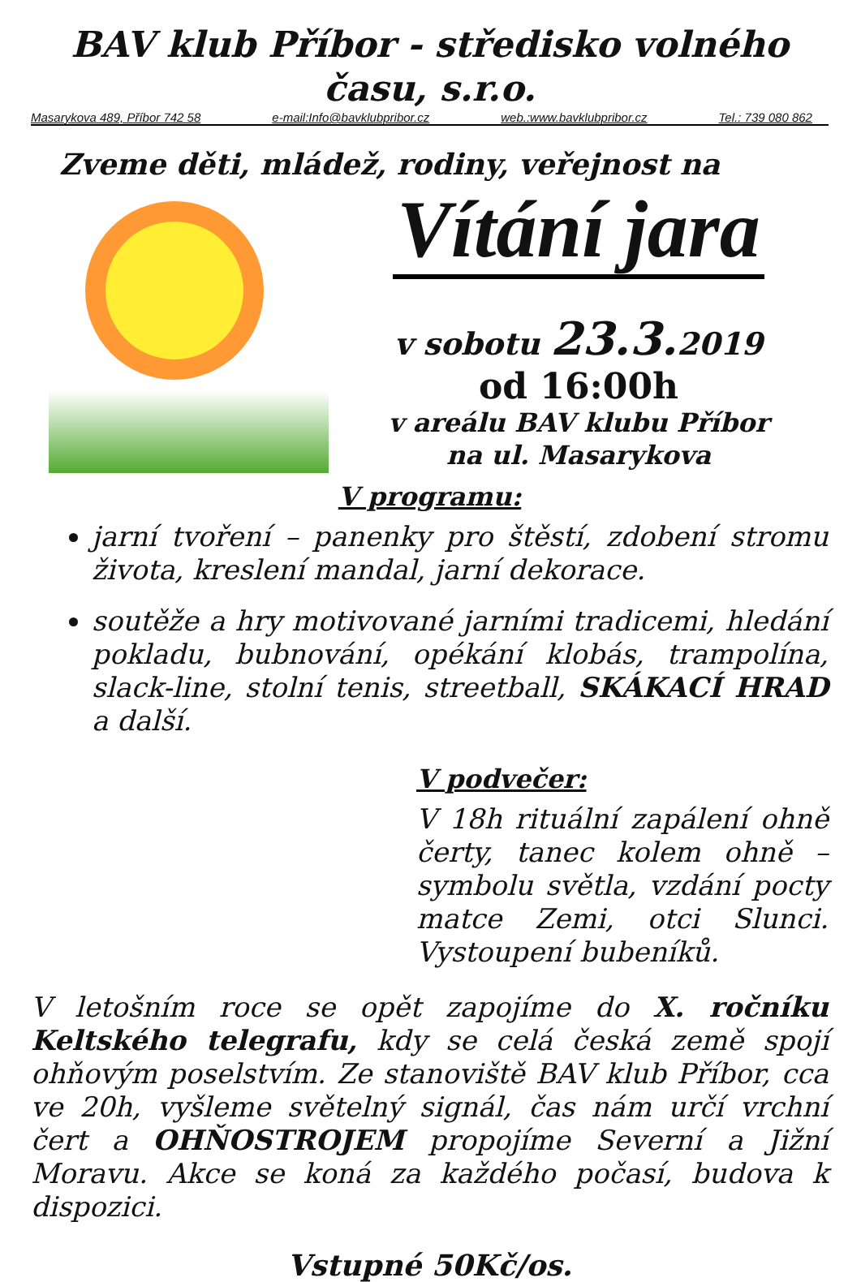BAV klub Příbor - středisko volného času, s.r.o.
Masarykova 489, Příbor 742 58 e-mail:Info@bavklubpribor.cz web.:www.bavklubpribor.cz Tel.: 739 080 862
Zveme děti, mládež, rodiny, veřejnost na
Vítání jara
v sobotu 23.3. 2019
od 16:00h
v areálu BAV klubu Příbor
na ul. Masarykova
V programu:
jarní tvoření – panenky pro štěstí, zdobení stromu života, kreslení mandal, jarní dekorace.
soutěže a hry motivované jarními tradicemi, hledání pokladu, bubnování, opékání klobás, trampolína, slack-line, stolní tenis, streetball, SKÁKACÍ HRAD a další.
V podvečer:
V 18h rituální zapálení ohně čerty, tanec kolem ohně – symbolu světla, vzdání pocty matce Zemi, otci Slunci. Vystoupení bubeníků.
V letošním roce se opět zapojíme do X. ročníku Keltského telegrafu, kdy se celá česká země spojí ohňovým poselstvím. Ze stanoviště BAV klub Příbor, cca ve 20h, vyšleme světelný signál, čas nám určí vrchní čert a OHŇOSTROJEM propojíme Severní a Jižní Moravu. Akce se koná za každého počasí, budova k dispozici.
Vstupné 50Kč/os.